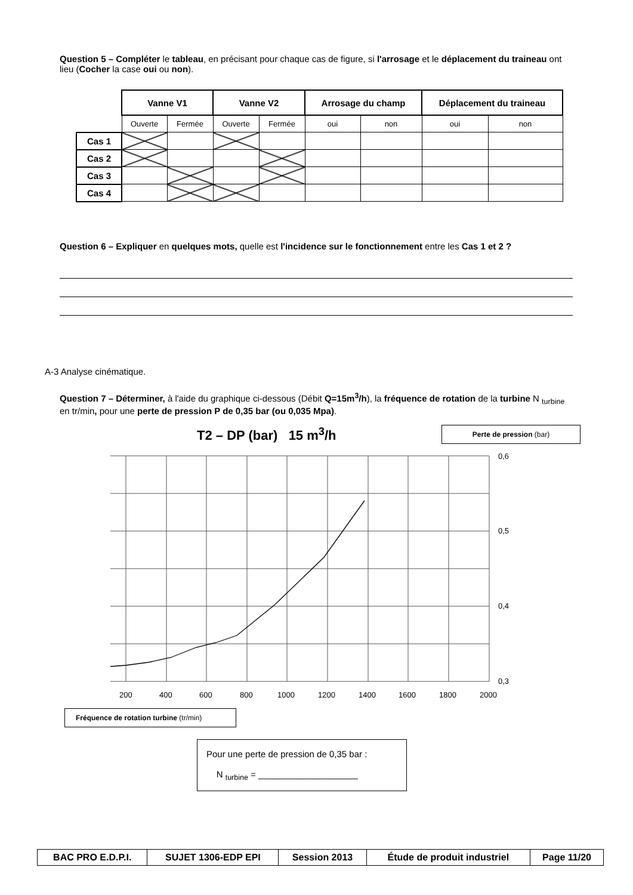Question 5 – Compléter le tableau, en précisant pour chaque cas de figure, si l'arrosage et le déplacement du traineau ont lieu (Cocher la case oui ou non).
| | Vanne V1 | | Vanne V2 | | Arrosage du champ | | Déplacement du traineau | |
| | Ouverte | Fermée | Ouverte | Fermée | oui | non | oui | non |
| Cas 1 | | | | | | | | |
| Cas 2 | | | | | | | | |
| Cas 3 | | | | | | | | |
| Cas 4 | | | | | | | | |
Question 6 – Expliquer en quelques mots, quelle est l'incidence sur le fonctionnement entre les Cas 1 et 2 ?
A-3 Analyse cinématique.
Question 7 – Déterminer, à l'aide du graphique ci-dessous (Débit Q=15m<sup>3</sup>/h), la fréquence de rotation de la turbine N <sub>turbine</sub> en tr/min, pour une perte de pression P de 0,35 bar (ou 0,035 Mpa).
T2 – DP (bar) 15 m<sup>3</sup>/h
Perte de pression (bar)
0,6
0,5
0,4
0,3
200
400
600
800
1000
1200
1400
1600
1800
2000
Fréquence de rotation turbine (tr/min)
Pour une perte de pression de 0,35 bar :
N <sub>turbine</sub> = ____________________
| BAC PRO E.D.P.I. | SUJET 1306-EDP EPI | Session 2013 | Étude de produit industriel | Page 11/20 |